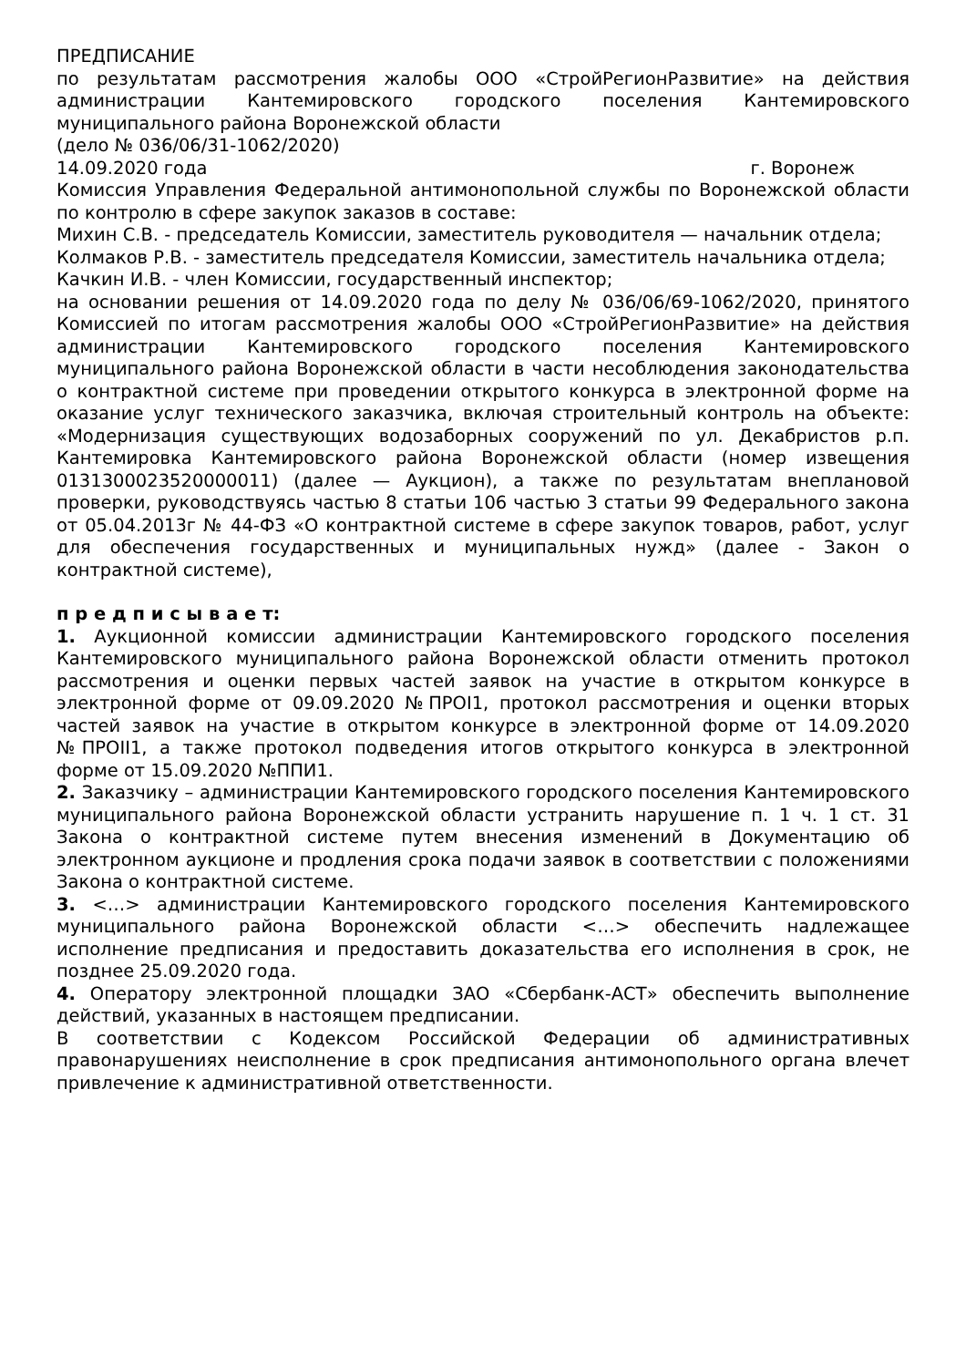ПРЕДПИСАНИЕ
по результатам рассмотрения жалобы ООО «СтройРегионРазвитие» на действия администрации Кантемировского городского поселения Кантемировского муниципального района Воронежской области
(дело № 036/06/31-1062/2020)
14.09.2020 года г. Воронеж
Комиссия Управления Федеральной антимонопольной службы по Воронежской области по контролю в сфере закупок заказов в составе:
Михин С.В. - председатель Комиссии, заместитель руководителя — начальник отдела;
Колмаков Р.В. - заместитель председателя Комиссии, заместитель начальника отдела;
Качкин И.В. - член Комиссии, государственный инспектор;
на основании решения от 14.09.2020 года по делу № 036/06/69-1062/2020, принятого Комиссией по итогам рассмотрения жалобы ООО «СтройРегионРазвитие» на действия администрации Кантемировского городского поселения Кантемировского муниципального района Воронежской области в части несоблюдения законодательства о контрактной системе при проведении открытого конкурса в электронной форме на оказание услуг технического заказчика, включая строительный контроль на объекте: «Модернизация существующих водозаборных сооружений по ул. Декабристов р.п. Кантемировка Кантемировского района Воронежской области (номер извещения 0131300023520000011) (далее — Аукцион), а также по результатам внеплановой проверки, руководствуясь частью 8 статьи 106 частью 3 статьи 99 Федерального закона от 05.04.2013г № 44-ФЗ «О контрактной системе в сфере закупок товаров, работ, услуг для обеспечения государственных и муниципальных нужд» (далее - Закон о контрактной системе),
п р е д п и с ы в а е т:
1. Аукционной комиссии администрации Кантемировского городского поселения Кантемировского муниципального района Воронежской области отменить протокол рассмотрения и оценки первых частей заявок на участие в открытом конкурсе в электронной форме от 09.09.2020 №ПРОI1, протокол рассмотрения и оценки вторых частей заявок на участие в открытом конкурсе в электронной форме от 14.09.2020 №ПРОII1, а также протокол подведения итогов открытого конкурса в электронной форме от 15.09.2020 №ППИ1.
2. Заказчику – администрации Кантемировского городского поселения Кантемировского муниципального района Воронежской области устранить нарушение п. 1 ч. 1 ст. 31 Закона о контрактной системе путем внесения изменений в Документацию об электронном аукционе и продления срока подачи заявок в соответствии с положениями Закона о контрактной системе.
3. <…> администрации Кантемировского городского поселения Кантемировского муниципального района Воронежской области <…> обеспечить надлежащее исполнение предписания и предоставить доказательства его исполнения в срок, не позднее 25.09.2020 года.
4. Оператору электронной площадки ЗАО «Сбербанк-АСТ» обеспечить выполнение действий, указанных в настоящем предписании.
В соответствии с Кодексом Российской Федерации об административных правонарушениях неисполнение в срок предписания антимонопольного органа влечет привлечение к административной ответственности.